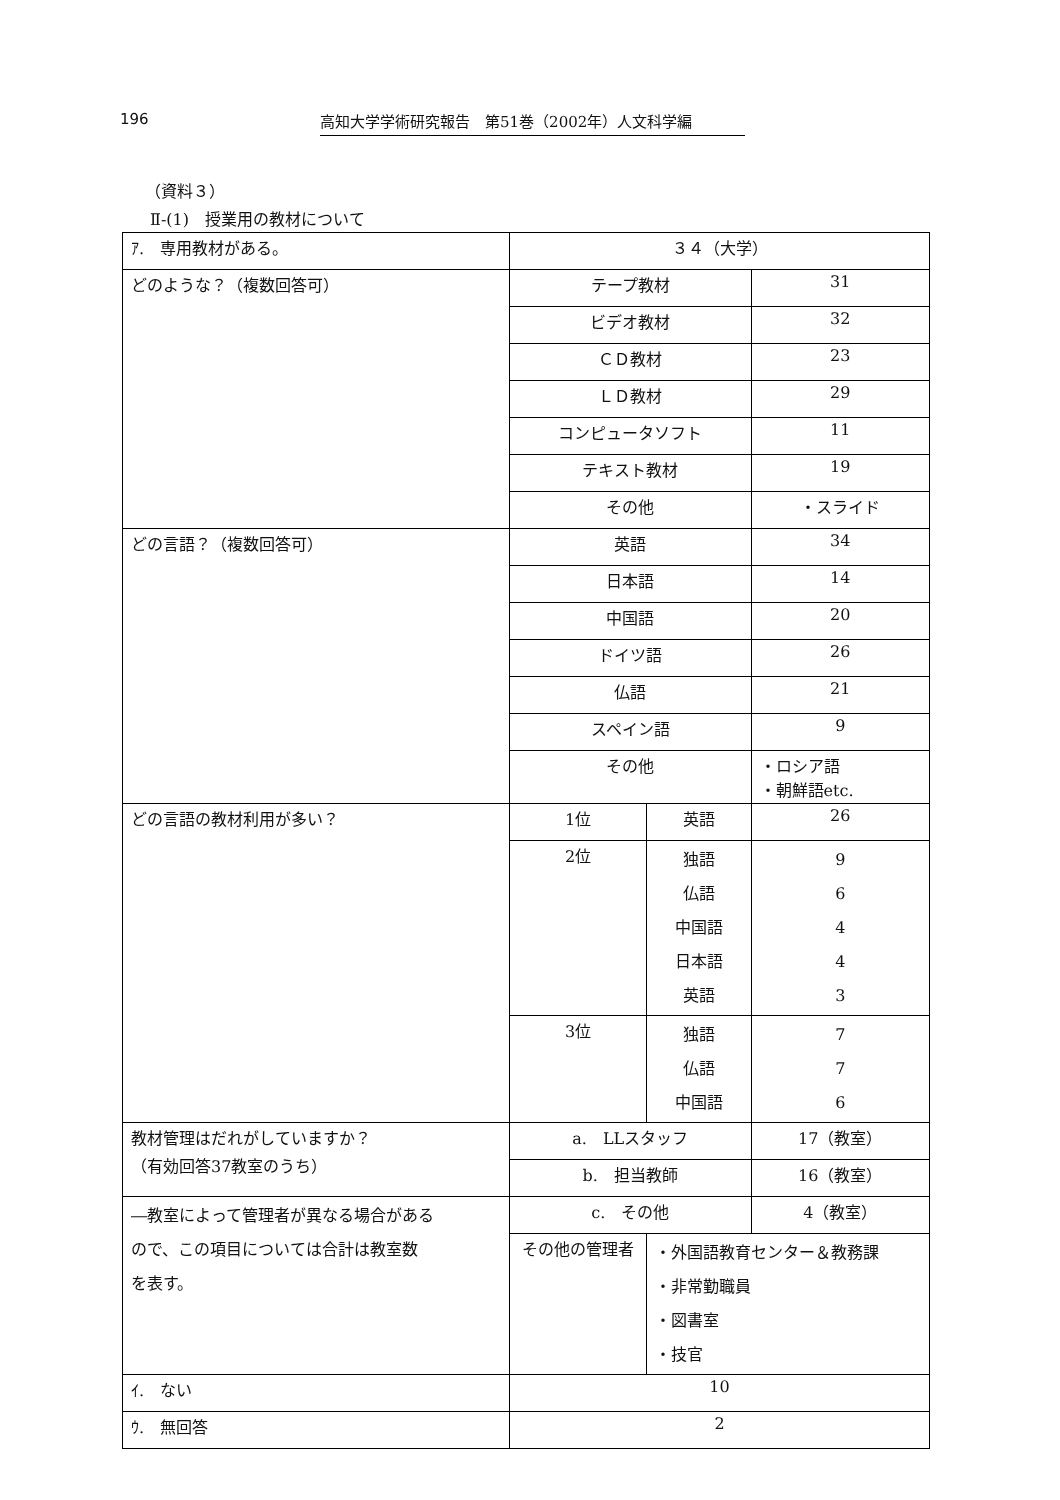196
高知大学学術研究報告　第51巻（2002年）人文科学編
（資料３）
Ⅱ-(1)　授業用の教材について
| ｱ. 専用教材がある。 | ３４（大学） | | |
| どのような？（複数回答可） | テープ教材 | | 31 |
| | ビデオ教材 | | 32 |
| | ＣＤ教材 | | 23 |
| | ＬＤ教材 | | 29 |
| | コンピュータソフト | | 11 |
| | テキスト教材 | | 19 |
| | その他 | | ・スライド |
| どの言語？（複数回答可） | 英語 | | 34 |
| | 日本語 | | 14 |
| | 中国語 | | 20 |
| | ドイツ語 | | 26 |
| | 仏語 | | 21 |
| | スペイン語 | | 9 |
| | その他 | | ・ロシア語 ・朝鮮語etc. |
| どの言語の教材利用が多い？ | 1位 | 英語 | 26 |
| | 2位 | 独語 仏語 中国語 日本語 英語 | 9 6 4 4 3 |
| | 3位 | 独語 仏語 中国語 | 7 7 6 |
| 教材管理はだれがしていますか？ （有効回答37教室のうち） | a. LLスタッフ | | 17（教室） |
| | b. 担当教師 | | 16（教室） |
| ―教室によって管理者が異なる場合がある ので、この項目については合計は教室数 を表す。 | c. その他 | | 4（教室） |
| | その他の管理者 | ・外国語教育センター＆教務課 ・非常勤職員 ・図書室 ・技官 | |
| ｲ. ない | 10 | | |
| ｳ. 無回答 | 2 | | |